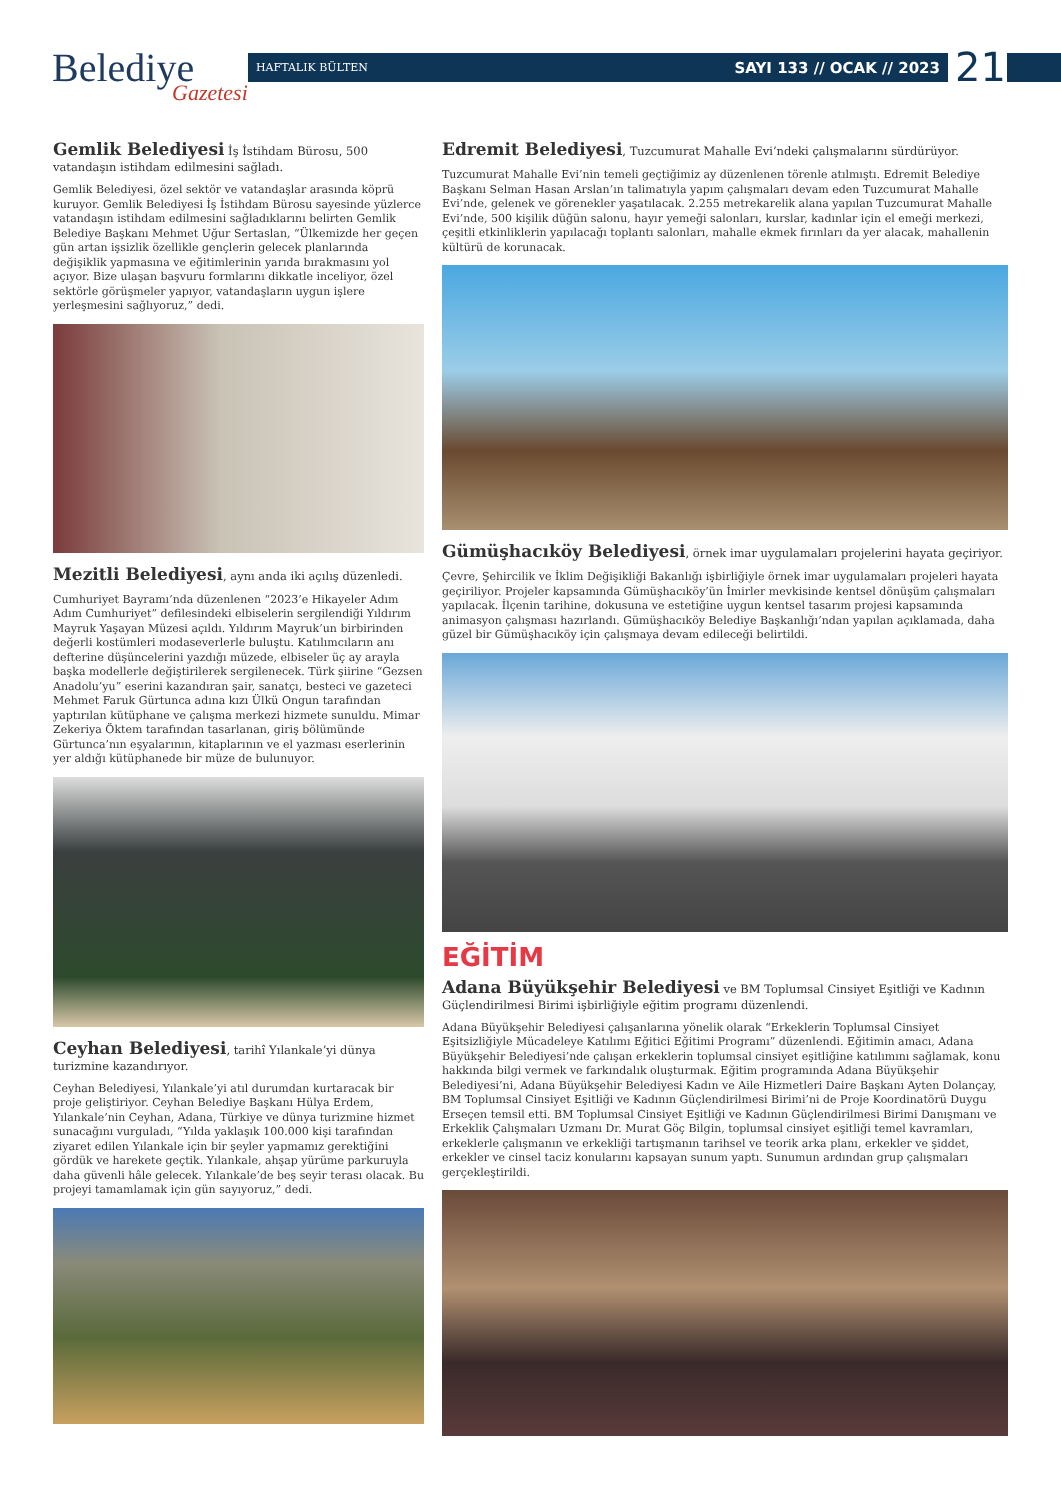Belediye
Gazetesi
HAFTALIK BÜLTEN SAYI 133 // OCAK // 2023 21
Gemlik Belediyesi İş İstihdam Bürosu, 500 vatandaşın istihdam edilmesini sağladı.
Gemlik Belediyesi, özel sektör ve vatandaşlar arasında köprü kuruyor. Gemlik Belediyesi İş İstihdam Bürosu sayesinde yüzlerce vatandaşın istihdam edilmesini sağladıklarını belirten Gemlik Belediye Başkanı Mehmet Uğur Sertaslan, “Ülkemizde her geçen gün artan işsizlik özellikle gençlerin gelecek planlarında değişiklik yapmasına ve eğitimlerinin yarıda bırakmasını yol açıyor. Bize ulaşan başvuru formlarını dikkatle inceliyor, özel sektörle görüşmeler yapıyor, vatandaşların uygun işlere yerleşmesini sağlıyoruz,” dedi.
Mezitli Belediyesi, aynı anda iki açılış düzenledi.
Cumhuriyet Bayramı’nda düzenlenen “2023’e Hikayeler Adım Adım Cumhuriyet” defilesindeki elbiselerin sergilendiği Yıldırım Mayruk Yaşayan Müzesi açıldı. Yıldırım Mayruk’un birbirinden değerli kostümleri modaseverlerle buluştu. Katılımcıların anı defterine düşüncelerini yazdığı müzede, elbiseler üç ay arayla başka modellerle değiştirilerek sergilenecek. Türk şiirine “Gezsen Anadolu’yu” eserini kazandıran şair, sanatçı, besteci ve gazeteci Mehmet Faruk Gürtunca adına kızı Ülkü Ongun tarafından yaptırılan kütüphane ve çalışma merkezi hizmete sunuldu. Mimar Zekeriya Öktem tarafından tasarlanan, giriş bölümünde Gürtunca’nın eşyalarının, kitaplarının ve el yazması eserlerinin yer aldığı kütüphanede bir müze de bulunuyor.
Ceyhan Belediyesi, tarihî Yılankale’yi dünya turizmine kazandırıyor.
Ceyhan Belediyesi, Yılankale’yi atıl durumdan kurtaracak bir proje geliştiriyor. Ceyhan Belediye Başkanı Hülya Erdem, Yılankale’nin Ceyhan, Adana, Türkiye ve dünya turizmine hizmet sunacağını vurguladı, “Yılda yaklaşık 100.000 kişi tarafından ziyaret edilen Yılankale için bir şeyler yapmamız gerektiğini gördük ve harekete geçtik. Yılankale, ahşap yürüme parkuruyla daha güvenli hâle gelecek. Yılankale’de beş seyir terası olacak. Bu projeyi tamamlamak için gün sayıyoruz,” dedi.
Edremit Belediyesi, Tuzcumurat Mahalle Evi’ndeki çalışmalarını sürdürüyor.
Tuzcumurat Mahalle Evi’nin temeli geçtiğimiz ay düzenlenen törenle atılmıştı. Edremit Belediye Başkanı Selman Hasan Arslan’ın talimatıyla yapım çalışmaları devam eden Tuzcumurat Mahalle Evi’nde, gelenek ve görenekler yaşatılacak. 2.255 metrekarelik alana yapılan Tuzcumurat Mahalle Evi’nde, 500 kişilik düğün salonu, hayır yemeği salonları, kurslar, kadınlar için el emeği merkezi, çeşitli etkinliklerin yapılacağı toplantı salonları, mahalle ekmek fırınları da yer alacak, mahallenin kültürü de korunacak.
Gümüşhacıköy Belediyesi, örnek imar uygulamaları projelerini hayata geçiriyor.
Çevre, Şehircilik ve İklim Değişikliği Bakanlığı işbirliğiyle örnek imar uygulamaları projeleri hayata geçiriliyor. Projeler kapsamında Gümüşhacıköy’ün İmirler mevkisinde kentsel dönüşüm çalışmaları yapılacak. İlçenin tarihine, dokusuna ve estetiğine uygun kentsel tasarım projesi kapsamında animasyon çalışması hazırlandı. Gümüşhacıköy Belediye Başkanlığı’ndan yapılan açıklamada, daha güzel bir Gümüşhacıköy için çalışmaya devam edileceği belirtildi.
EĞİTİM
Adana Büyükşehir Belediyesi ve BM Toplumsal Cinsiyet Eşitliği ve Kadının Güçlendirilmesi Birimi işbirliğiyle eğitim programı düzenlendi.
Adana Büyükşehir Belediyesi çalışanlarına yönelik olarak “Erkeklerin Toplumsal Cinsiyet Eşitsizliğiyle Mücadeleye Katılımı Eğitici Eğitimi Programı” düzenlendi. Eğitimin amacı, Adana Büyükşehir Belediyesi’nde çalışan erkeklerin toplumsal cinsiyet eşitliğine katılımını sağlamak, konu hakkında bilgi vermek ve farkındalık oluşturmak. Eğitim programında Adana Büyükşehir Belediyesi’ni, Adana Büyükşehir Belediyesi Kadın ve Aile Hizmetleri Daire Başkanı Ayten Dolançay, BM Toplumsal Cinsiyet Eşitliği ve Kadının Güçlendirilmesi Birimi’ni de Proje Koordinatörü Duygu Erseçen temsil etti. BM Toplumsal Cinsiyet Eşitliği ve Kadının Güçlendirilmesi Birimi Danışmanı ve Erkeklik Çalışmaları Uzmanı Dr. Murat Göç Bilgin, toplumsal cinsiyet eşitliği temel kavramları, erkeklerle çalışmanın ve erkekliği tartışmanın tarihsel ve teorik arka planı, erkekler ve şiddet, erkekler ve cinsel taciz konularını kapsayan sunum yaptı. Sunumun ardından grup çalışmaları gerçekleştirildi.